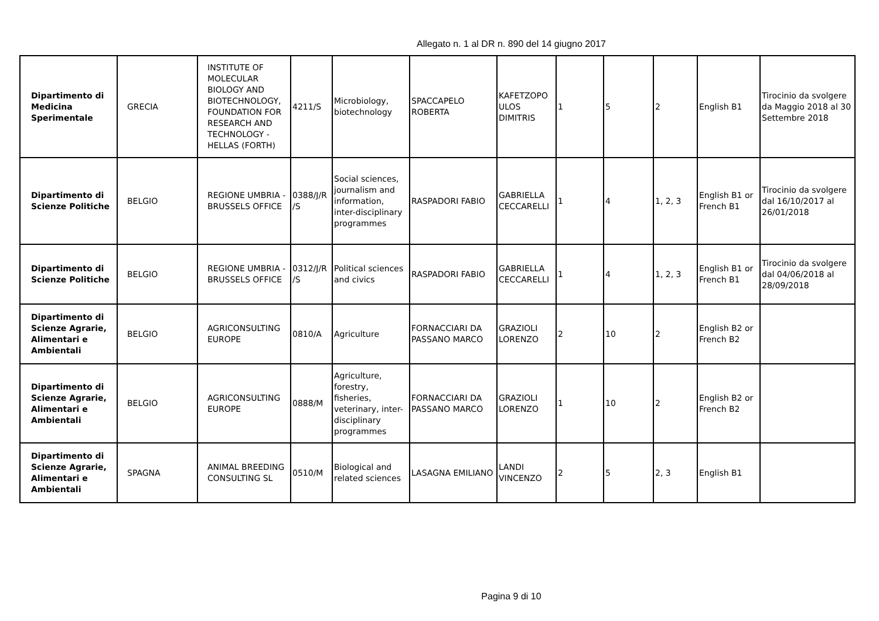Allegato n. 1 al DR n. 890 del 14 giugno 2017
| Dipartimento di Medicina Sperimentale | GRECIA | INSTITUTE OF MOLECULAR BIOLOGY AND BIOTECHNOLOGY, FOUNDATION FOR RESEARCH AND TECHNOLOGY - HELLAS (FORTH) | 4211/S | Microbiology, biotechnology | SPACCAPELO ROBERTA | KAFETZOPO ULOS DIMITRIS | 1 | 5 | 2 | English B1 | Tirocinio da svolgere da Maggio 2018 al 30 Settembre 2018 |
| Dipartimento di Scienze Politiche | BELGIO | REGIONE UMBRIA - BRUSSELS OFFICE | 0388/J/R /S | Social sciences, journalism and information, inter-disciplinary programmes | RASPADORI FABIO | GABRIELLA CECCARELLI | 1 | 4 | 1, 2, 3 | English B1 or French B1 | Tirocinio da svolgere dal 16/10/2017 al 26/01/2018 |
| Dipartimento di Scienze Politiche | BELGIO | REGIONE UMBRIA - BRUSSELS OFFICE | 0312/J/R /S | Political sciences and civics | RASPADORI FABIO | GABRIELLA CECCARELLI | 1 | 4 | 1, 2, 3 | English B1 or French B1 | Tirocinio da svolgere dal 04/06/2018 al 28/09/2018 |
| Dipartimento di Scienze Agrarie, Alimentari e Ambientali | BELGIO | AGRICONSULTING EUROPE | 0810/A | Agriculture | FORNACCIARI DA PASSANO MARCO | GRAZIOLI LORENZO | 2 | 10 | 2 | English B2 or French B2 | |
| Dipartimento di Scienze Agrarie, Alimentari e Ambientali | BELGIO | AGRICONSULTING EUROPE | 0888/M | Agriculture, forestry, fisheries, veterinary, inter-disciplinary programmes | FORNACCIARI DA PASSANO MARCO | GRAZIOLI LORENZO | 1 | 10 | 2 | English B2 or French B2 | |
| Dipartimento di Scienze Agrarie, Alimentari e Ambientali | SPAGNA | ANIMAL BREEDING CONSULTING SL | 0510/M | Biological and related sciences | LASAGNA EMILIANO | LANDI VINCENZO | 2 | 5 | 2, 3 | English B1 | |
Pagina 9 di 10